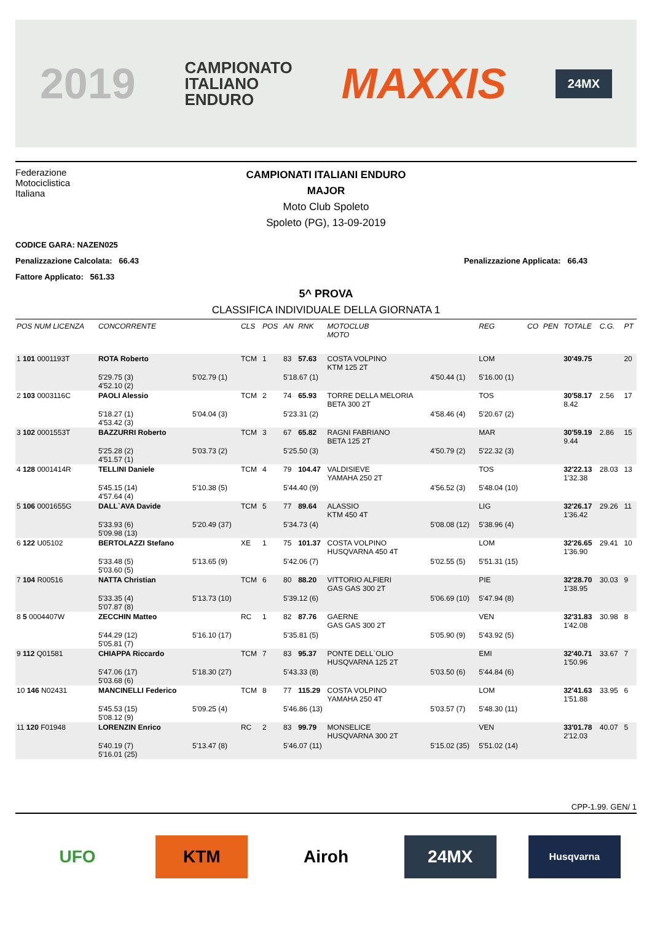2019 CAMPIONATO
ITALIANO
ENDURO MAXXIS 24MX
Federazione
Motociclistica
Italiana
CAMPIONATI ITALIANI ENDURO
MAJOR
Moto Club Spoleto
Spoleto (PG), 13-09-2019
CODICE GARA: NAZEN025
Penalizzazione Calcolata: 66.43 Penalizzazione Applicata: 66.43
Fattore Applicato: 561.33
5^ PROVA
CLASSIFICA INDIVIDUALE DELLA GIORNATA 1
| POS NUM LICENZA | CONCORRENTE | | CLS | POS | AN | RNK | MOTOCLUB MOTO | | REG | CO | PEN | TOTALE | C.G. | PT |
| --- | --- | --- | --- | --- | --- | --- | --- | --- | --- | --- | --- | --- | --- | --- |
| 1 101 0001193T | ROTA Roberto | | TCM | 1 | 83 | 57.63 | COSTA VOLPINO KTM 125 2T | | LOM | | | 30'49.75 | | 20 |
| | 5'29.75 (3) 4'52.10 (2) | 5'02.79 (1) | | | 5'18.67 (1) | | | 4'50.44 (1) | 5'16.00 (1) | | | | | |
| 2 103 0003116C | PAOLI Alessio | | TCM | 2 | 74 | 65.93 | TORRE DELLA MELORIA BETA 300 2T | | TOS | | | 30'58.17 8.42 | 2.56 | 17 |
| | 5'18.27 (1) 4'53.42 (3) | 5'04.04 (3) | | | 5'23.31 (2) | | | 4'58.46 (4) | 5'20.67 (2) | | | | | |
| 3 102 0001553T | BAZZURRI Roberto | | TCM | 3 | 67 | 65.82 | RAGNI FABRIANO BETA 125 2T | | MAR | | | 30'59.19 9.44 | 2.86 | 15 |
| | 5'25.28 (2) 4'51.57 (1) | 5'03.73 (2) | | | 5'25.50 (3) | | | 4'50.79 (2) | 5'22.32 (3) | | | | | |
| 4 128 0001414R | TELLINI Daniele | | TCM | 4 | 79 | 104.47 | VALDISIEVE YAMAHA 250 2T | | TOS | | | 32'22.13 1'32.38 | 28.03 | 13 |
| | 5'45.15 (14) 4'57.64 (4) | 5'10.38 (5) | | | 5'44.40 (9) | | | 4'56.52 (3) | 5'48.04 (10) | | | | | |
| 5 106 0001655G | DALL`AVA Davide | | TCM | 5 | 77 | 89.64 | ALASSIO KTM 450 4T | | LIG | | | 32'26.17 1'36.42 | 29.26 | 11 |
| | 5'33.93 (6) 5'09.98 (13) | 5'20.49 (37) | | | 5'34.73 (4) | | | 5'08.08 (12) | 5'38.96 (4) | | | | | |
| 6 122 U05102 | BERTOLAZZI Stefano | | XE | 1 | 75 | 101.37 | COSTA VOLPINO HUSQVARNA 450 4T | | LOM | | | 32'26.65 1'36.90 | 29.41 | 10 |
| | 5'33.48 (5) 5'03.60 (5) | 5'13.65 (9) | | | 5'42.06 (7) | | | 5'02.55 (5) | 5'51.31 (15) | | | | | |
| 7 104 R00516 | NATTA Christian | | TCM | 6 | 80 | 88.20 | VITTORIO ALFIERI GAS GAS 300 2T | | PIE | | | 32'28.70 1'38.95 | 30.03 | 9 |
| | 5'33.35 (4) 5'07.87 (8) | 5'13.73 (10) | | | 5'39.12 (6) | | | 5'06.69 (10) | 5'47.94 (8) | | | | | |
| 8 5 0004407W | ZECCHIN Matteo | | RC | 1 | 82 | 87.76 | GAERNE GAS GAS 300 2T | | VEN | | | 32'31.83 1'42.08 | 30.98 | 8 |
| | 5'44.29 (12) 5'05.81 (7) | 5'16.10 (17) | | | 5'35.81 (5) | | | 5'05.90 (9) | 5'43.92 (5) | | | | | |
| 9 112 Q01581 | CHIAPPA Riccardo | | TCM | 7 | 83 | 95.37 | PONTE DELL`OLIO HUSQVARNA 125 2T | | EMI | | | 32'40.71 1'50.96 | 33.67 | 7 |
| | 5'47.06 (17) 5'03.68 (6) | 5'18.30 (27) | | | 5'43.33 (8) | | | 5'03.50 (6) | 5'44.84 (6) | | | | | |
| 10 146 N02431 | MANCINELLI Federico | | TCM | 8 | 77 | 115.29 | COSTA VOLPINO YAMAHA 250 4T | | LOM | | | 32'41.63 1'51.88 | 33.95 | 6 |
| | 5'45.53 (15) 5'08.12 (9) | 5'09.25 (4) | | | 5'46.86 (13) | | | 5'03.57 (7) | 5'48.30 (11) | | | | | |
| 11 120 F01948 | LORENZIN Enrico | | RC | 2 | 83 | 99.79 | MONSELICE HUSQVARNA 300 2T | | VEN | | | 33'01.78 2'12.03 | 40.07 | 5 |
| | 5'40.19 (7) 5'16.01 (25) | 5'13.47 (8) | | | 5'46.07 (11) | | | 5'15.02 (35) | 5'51.02 (14) | | | | | |
CPP-1.99. GEN/ 1
UFO KTM Airoh 24MX
Husqvarna